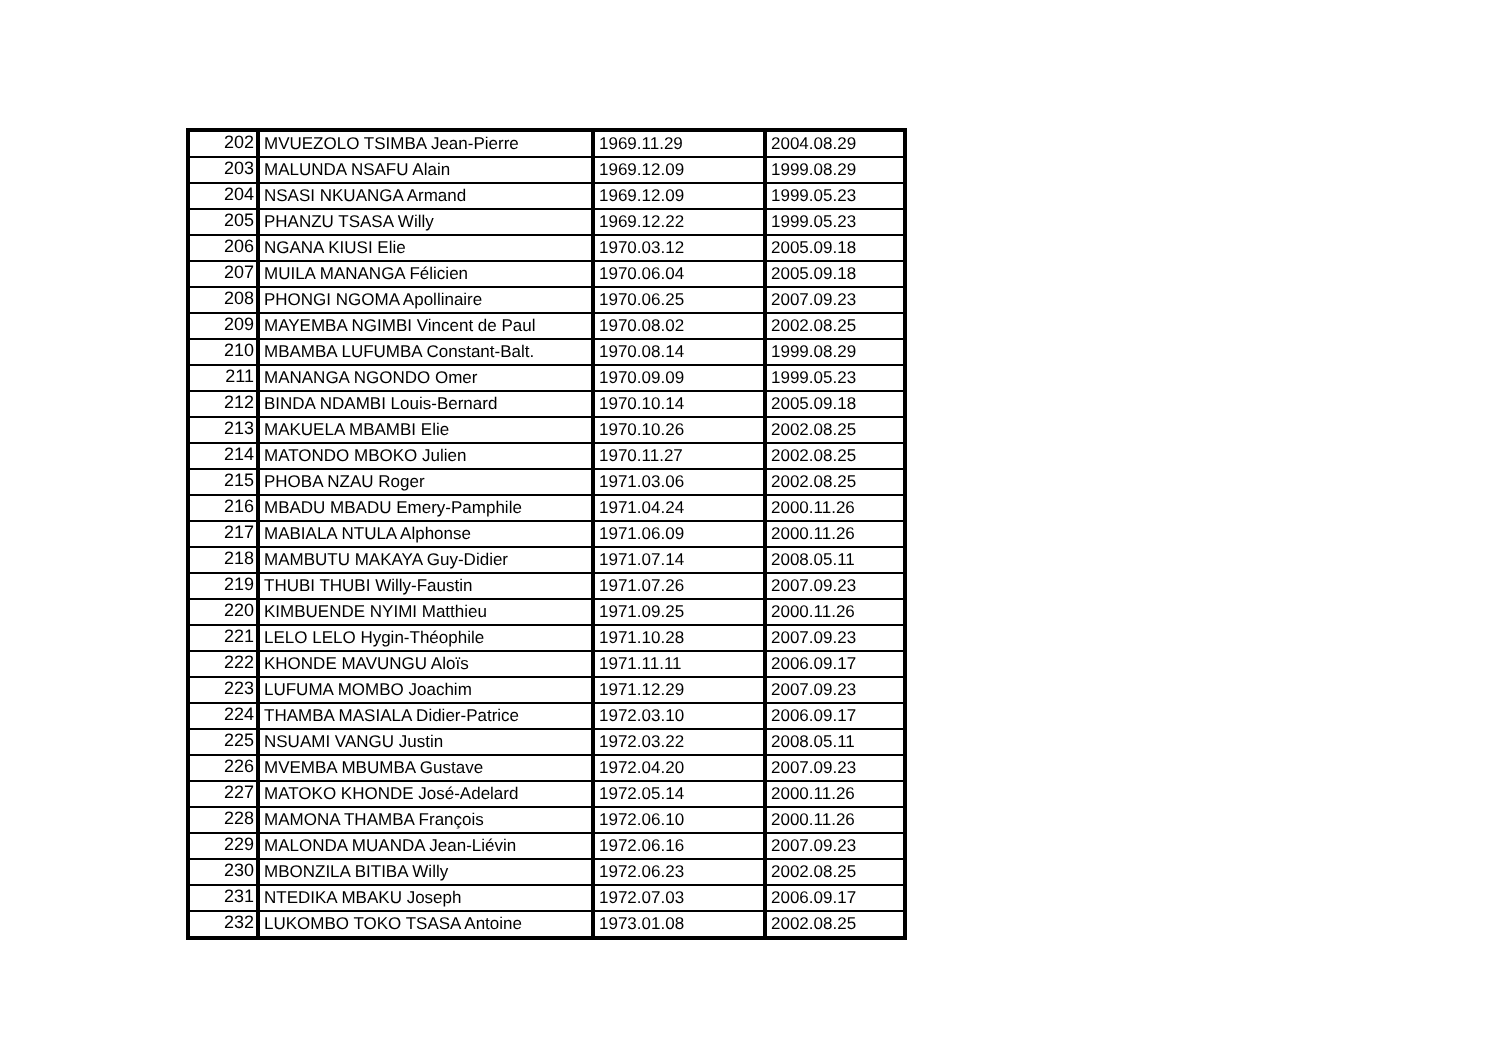| 202 | MVUEZOLO TSIMBA Jean-Pierre | 1969.11.29 | 2004.08.29 |
| 203 | MALUNDA NSAFU Alain | 1969.12.09 | 1999.08.29 |
| 204 | NSASI NKUANGA Armand | 1969.12.09 | 1999.05.23 |
| 205 | PHANZU TSASA Willy | 1969.12.22 | 1999.05.23 |
| 206 | NGANA KIUSI Elie | 1970.03.12 | 2005.09.18 |
| 207 | MUILA MANANGA Félicien | 1970.06.04 | 2005.09.18 |
| 208 | PHONGI NGOMA Apollinaire | 1970.06.25 | 2007.09.23 |
| 209 | MAYEMBA NGIMBI Vincent de Paul | 1970.08.02 | 2002.08.25 |
| 210 | MBAMBA LUFUMBA Constant-Balt. | 1970.08.14 | 1999.08.29 |
| 211 | MANANGA NGONDO Omer | 1970.09.09 | 1999.05.23 |
| 212 | BINDA NDAMBI Louis-Bernard | 1970.10.14 | 2005.09.18 |
| 213 | MAKUELA MBAMBI Elie | 1970.10.26 | 2002.08.25 |
| 214 | MATONDO MBOKO Julien | 1970.11.27 | 2002.08.25 |
| 215 | PHOBA NZAU Roger | 1971.03.06 | 2002.08.25 |
| 216 | MBADU MBADU Emery-Pamphile | 1971.04.24 | 2000.11.26 |
| 217 | MABIALA NTULA Alphonse | 1971.06.09 | 2000.11.26 |
| 218 | MAMBUTU MAKAYA Guy-Didier | 1971.07.14 | 2008.05.11 |
| 219 | THUBI THUBI Willy-Faustin | 1971.07.26 | 2007.09.23 |
| 220 | KIMBUENDE NYIMI Matthieu | 1971.09.25 | 2000.11.26 |
| 221 | LELO LELO Hygin-Théophile | 1971.10.28 | 2007.09.23 |
| 222 | KHONDE MAVUNGU Aloïs | 1971.11.11 | 2006.09.17 |
| 223 | LUFUMA MOMBO Joachim | 1971.12.29 | 2007.09.23 |
| 224 | THAMBA MASIALA Didier-Patrice | 1972.03.10 | 2006.09.17 |
| 225 | NSUAMI VANGU Justin | 1972.03.22 | 2008.05.11 |
| 226 | MVEMBA MBUMBA Gustave | 1972.04.20 | 2007.09.23 |
| 227 | MATOKO KHONDE José-Adelard | 1972.05.14 | 2000.11.26 |
| 228 | MAMONA THAMBA François | 1972.06.10 | 2000.11.26 |
| 229 | MALONDA MUANDA Jean-Liévin | 1972.06.16 | 2007.09.23 |
| 230 | MBONZILA BITIBA Willy | 1972.06.23 | 2002.08.25 |
| 231 | NTEDIKA MBAKU Joseph | 1972.07.03 | 2006.09.17 |
| 232 | LUKOMBO TOKO TSASA Antoine | 1973.01.08 | 2002.08.25 |